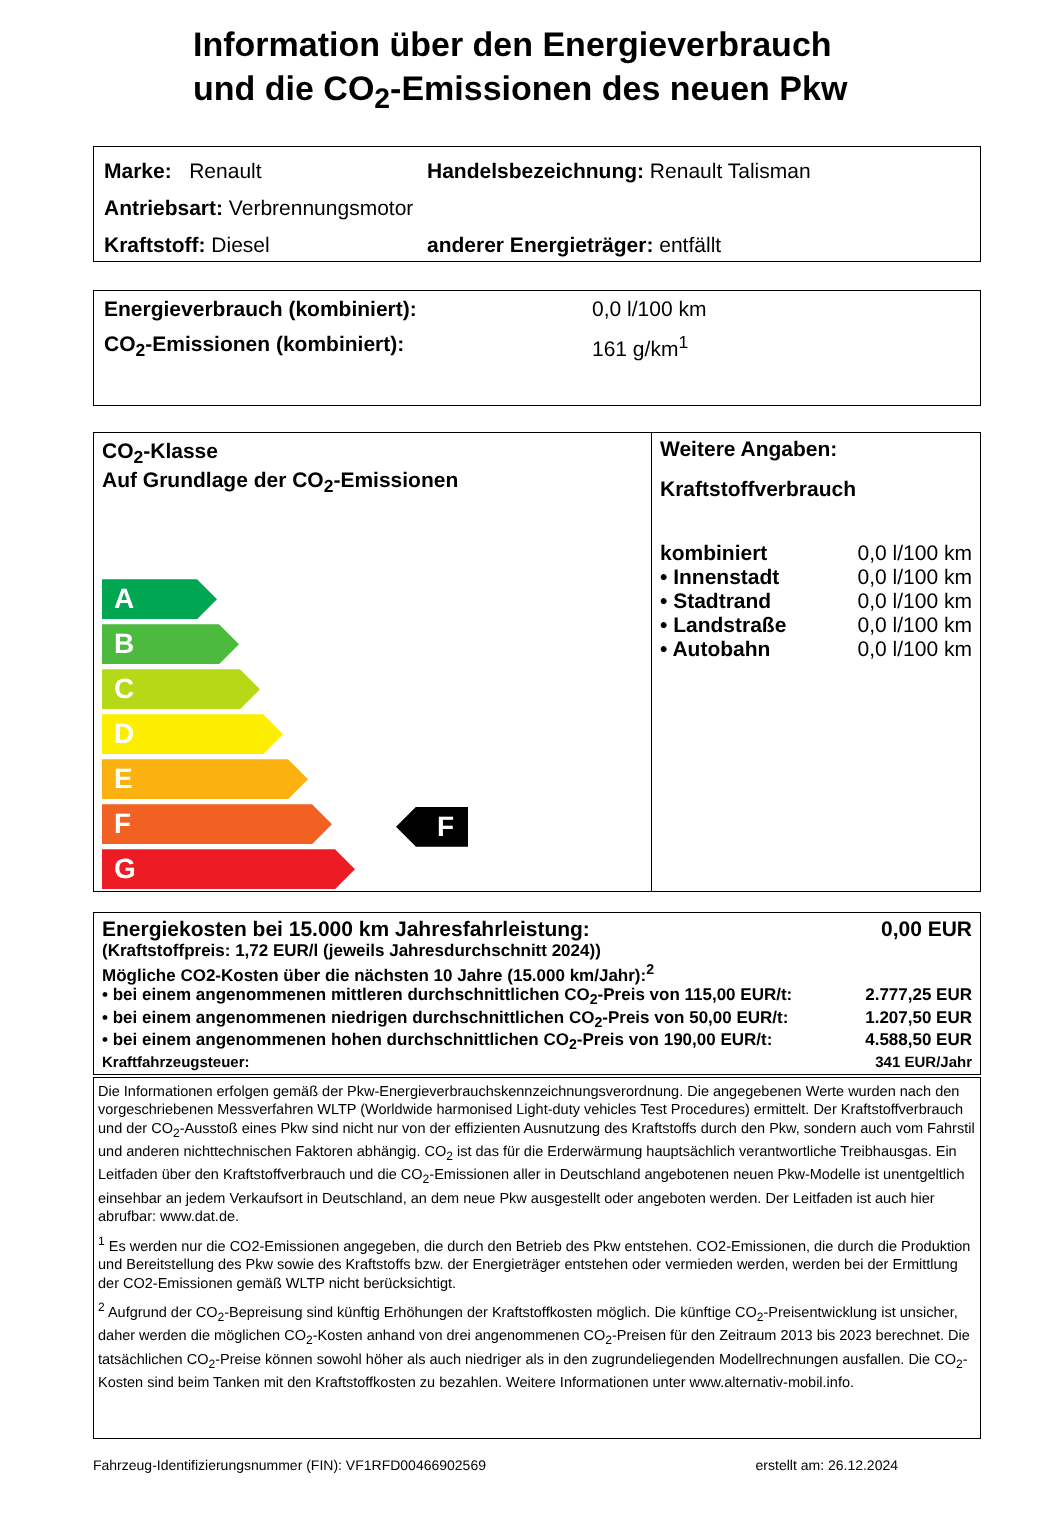Information über den Energieverbrauch
und die CO<sub>2</sub>-Emissionen des neuen Pkw
Marke: Renault Handelsbezeichnung: Renault Talisman
Antriebsart: Verbrennungsmotor
Kraftstoff: Diesel anderer Energieträger: entfällt
Energieverbrauch (kombiniert): 0,0 l/100 km
CO<sub>2</sub>-Emissionen (kombiniert): 161 g/km<sup>1</sup>
CO<sub>2</sub>-Klasse
Auf Grundlage der CO<sub>2</sub>-Emissionen
A
B
C
D
E
F F
G
Weitere Angaben:
Kraftstoffverbrauch
| kombiniert | 0,0 l/100 km |
| • Innenstadt | 0,0 l/100 km |
| • Stadtrand | 0,0 l/100 km |
| • Landstraße | 0,0 l/100 km |
| • Autobahn | 0,0 l/100 km |
Energiekosten bei 15.000 km Jahresfahrleistung: 0,00 EUR
(Kraftstoffpreis: 1,72 EUR/l (jeweils Jahresdurchschnitt 2024))
Mögliche CO2-Kosten über die nächsten 10 Jahre (15.000 km/Jahr):<sup>2</sup>
• bei einem angenommenen mittleren durchschnittlichen CO<sub>2</sub>-Preis von 115,00 EUR/t: 2.777,25 EUR
• bei einem angenommenen niedrigen durchschnittlichen CO<sub>2</sub>-Preis von 50,00 EUR/t: 1.207,50 EUR
• bei einem angenommenen hohen durchschnittlichen CO<sub>2</sub>-Preis von 190,00 EUR/t: 4.588,50 EUR
Kraftfahrzeugsteuer: 341 EUR/Jahr
Die Informationen erfolgen gemäß der Pkw-Energieverbrauchskennzeichnungsverordnung. Die angegebenen Werte wurden nach den vorgeschriebenen Messverfahren WLTP (Worldwide harmonised Light-duty vehicles Test Procedures) ermittelt. Der Kraftstoffverbrauch und der CO<sub>2</sub>-Ausstoß eines Pkw sind nicht nur von der effizienten Ausnutzung des Kraftstoffs durch den Pkw, sondern auch vom Fahrstil und anderen nichttechnischen Faktoren abhängig. CO<sub>2</sub> ist das für die Erderwärmung hauptsächlich verantwortliche Treibhausgas. Ein Leitfaden über den Kraftstoffverbrauch und die CO<sub>2</sub>-Emissionen aller in Deutschland angebotenen neuen Pkw-Modelle ist unentgeltlich einsehbar an jedem Verkaufsort in Deutschland, an dem neue Pkw ausgestellt oder angeboten werden. Der Leitfaden ist auch hier abrufbar: www.dat.de.
<sup>1</sup> Es werden nur die CO2-Emissionen angegeben, die durch den Betrieb des Pkw entstehen. CO2-Emissionen, die durch die Produktion und Bereitstellung des Pkw sowie des Kraftstoffs bzw. der Energieträger entstehen oder vermieden werden, werden bei der Ermittlung der CO2-Emissionen gemäß WLTP nicht berücksichtigt.
<sup>2</sup> Aufgrund der CO<sub>2</sub>-Bepreisung sind künftig Erhöhungen der Kraftstoffkosten möglich. Die künftige CO<sub>2</sub>-Preisentwicklung ist unsicher, daher werden die möglichen CO<sub>2</sub>-Kosten anhand von drei angenommenen CO<sub>2</sub>-Preisen für den Zeitraum 2013 bis 2023 berechnet. Die tatsächlichen CO<sub>2</sub>-Preise können sowohl höher als auch niedriger als in den zugrundeliegenden Modellrechnungen ausfallen. Die CO<sub>2</sub>-Kosten sind beim Tanken mit den Kraftstoffkosten zu bezahlen. Weitere Informationen unter www.alternativ-mobil.info.
Fahrzeug-Identifizierungsnummer (FIN): VF1RFD00466902569 erstellt am: 26.12.2024